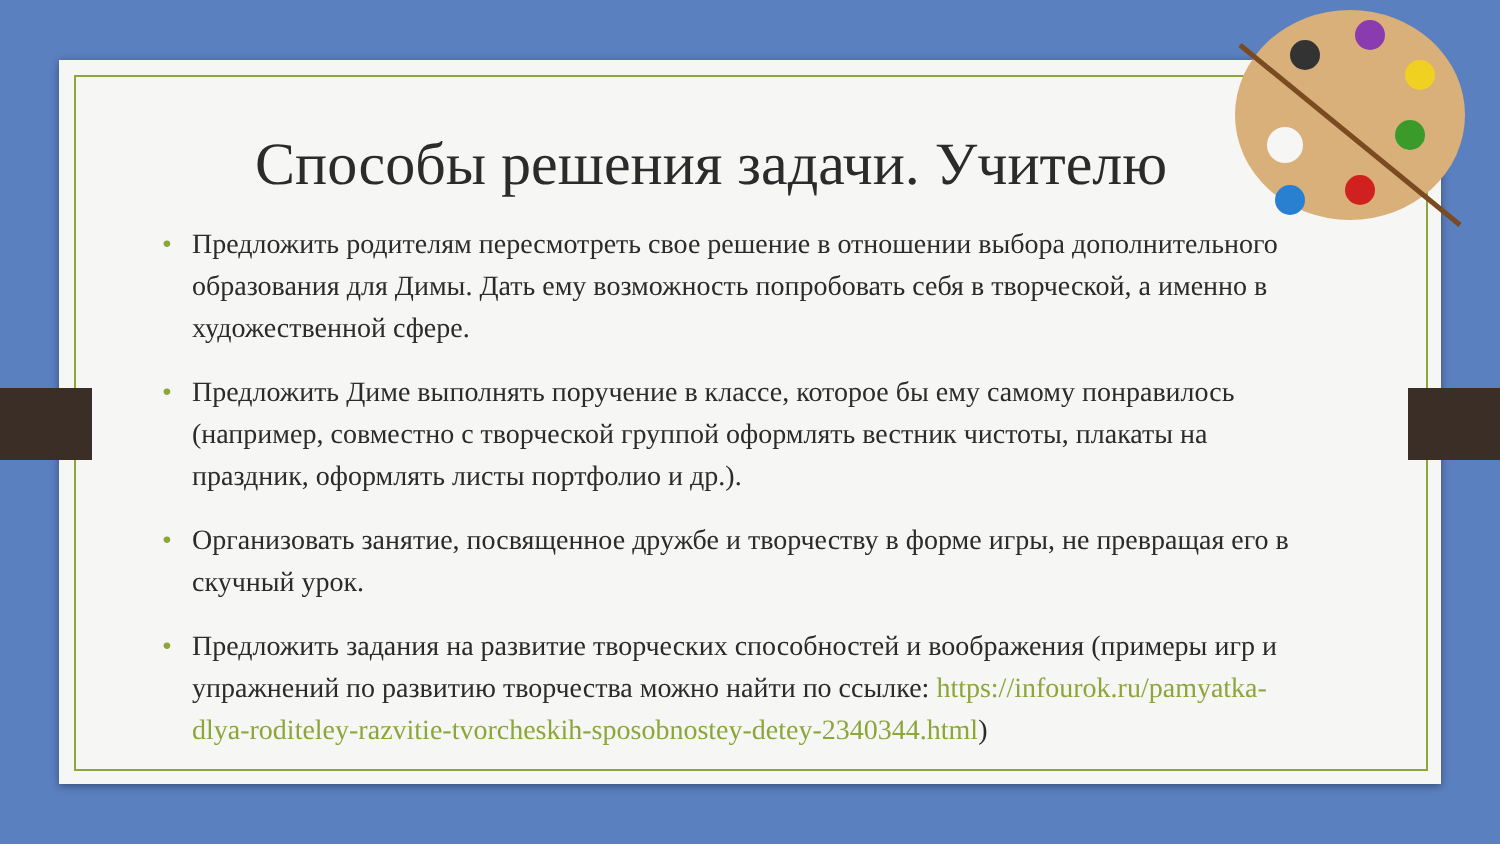Способы решения задачи. Учителю
• Предложить родителям пересмотреть свое решение в отношении выбора дополнительного образования для Димы. Дать ему возможность попробовать себя в творческой, а именно в художественной сфере.
• Предложить Диме выполнять поручение в классе, которое бы ему самому понравилось (например, совместно с творческой группой оформлять вестник чистоты, плакаты на праздник, оформлять листы портфолио и др.).
• Организовать занятие, посвященное дружбе и творчеству в форме игры, не превращая его в скучный урок.
• Предложить задания на развитие творческих способностей и воображения (примеры игр и упражнений по развитию творчества можно найти по ссылке: https://infourok.ru/pamyatka-dlya-roditeley-razvitie-tvorcheskih-sposobnostey-detey-2340344.html)